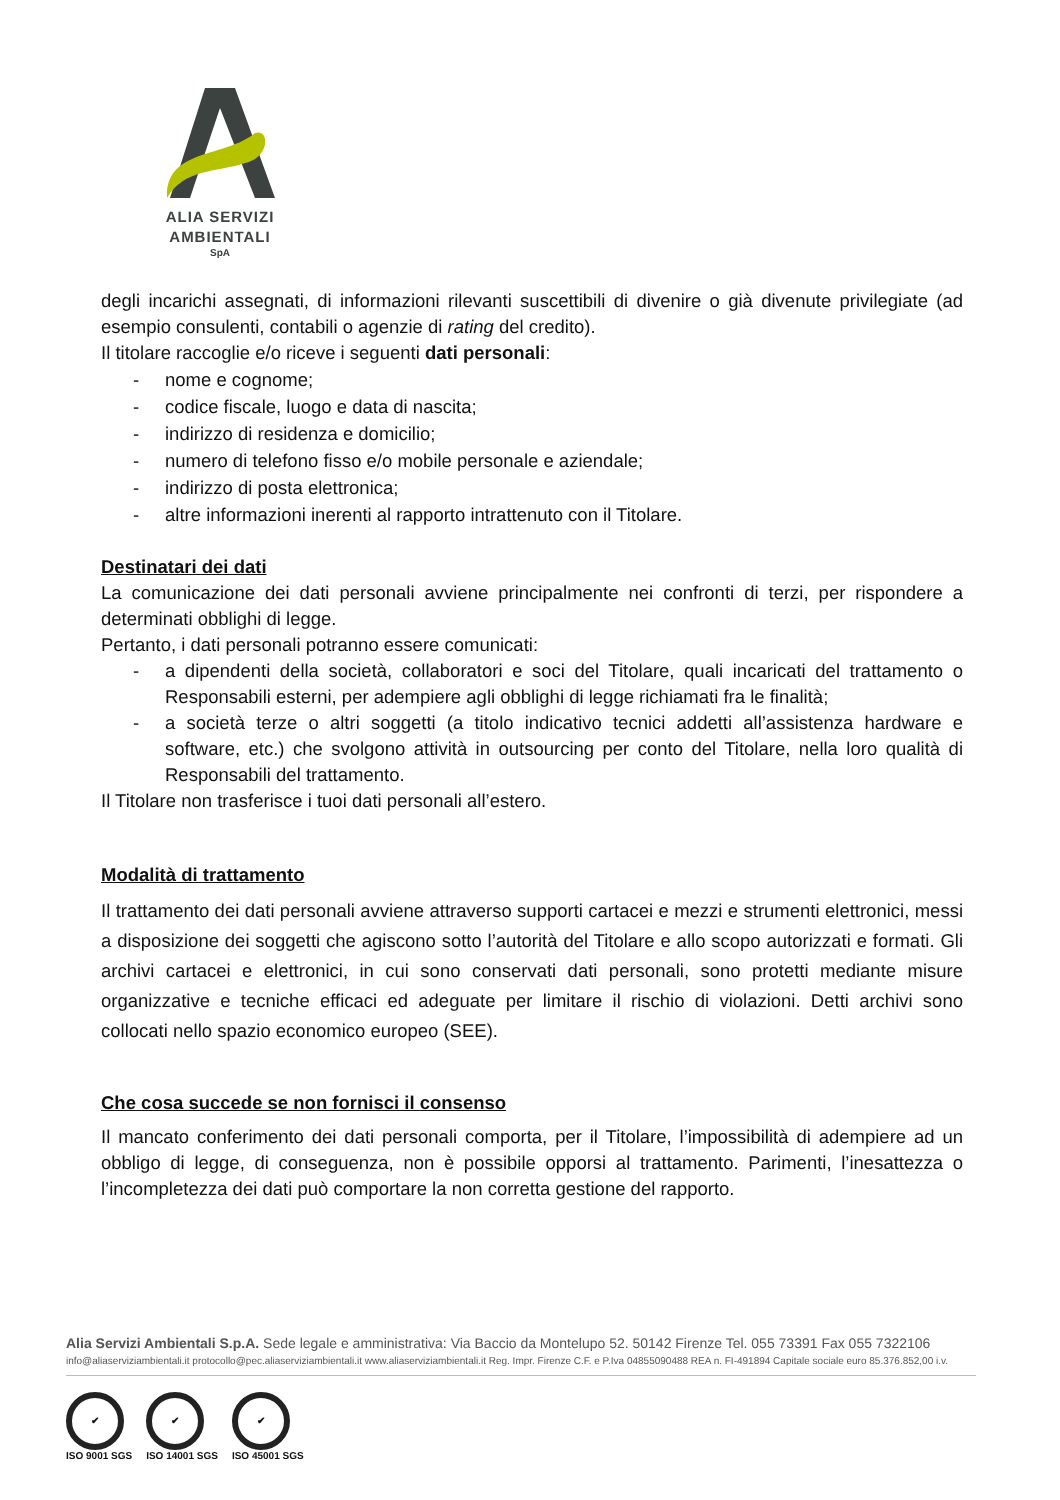ALIA SERVIZI
AMBIENTALI
SpA
degli incarichi assegnati, di informazioni rilevanti suscettibili di divenire o già divenute privilegiate (ad esempio consulenti, contabili o agenzie di rating del credito).
Il titolare raccoglie e/o riceve i seguenti dati personali:
- nome e cognome;
- codice fiscale, luogo e data di nascita;
- indirizzo di residenza e domicilio;
- numero di telefono fisso e/o mobile personale e aziendale;
- indirizzo di posta elettronica;
- altre informazioni inerenti al rapporto intrattenuto con il Titolare.
Destinatari dei dati
La comunicazione dei dati personali avviene principalmente nei confronti di terzi, per rispondere a determinati obblighi di legge.
Pertanto, i dati personali potranno essere comunicati:
- a dipendenti della società, collaboratori e soci del Titolare, quali incaricati del trattamento o Responsabili esterni, per adempiere agli obblighi di legge richiamati fra le finalità;
- a società terze o altri soggetti (a titolo indicativo tecnici addetti all’assistenza hardware e software, etc.) che svolgono attività in outsourcing per conto del Titolare, nella loro qualità di Responsabili del trattamento.
Il Titolare non trasferisce i tuoi dati personali all’estero.
Modalità di trattamento
Il trattamento dei dati personali avviene attraverso supporti cartacei e mezzi e strumenti elettronici, messi a disposizione dei soggetti che agiscono sotto l’autorità del Titolare e allo scopo autorizzati e formati. Gli archivi cartacei e elettronici, in cui sono conservati dati personali, sono protetti mediante misure organizzative e tecniche efficaci ed adeguate per limitare il rischio di violazioni. Detti archivi sono collocati nello spazio economico europeo (SEE).
Che cosa succede se non fornisci il consenso
Il mancato conferimento dei dati personali comporta, per il Titolare, l’impossibilità di adempiere ad un obbligo di legge, di conseguenza, non è possibile opporsi al trattamento. Parimenti, l’inesattezza o l’incompletezza dei dati può comportare la non corretta gestione del rapporto.
Alia Servizi Ambientali S.p.A. Sede legale e amministrativa: Via Baccio da Montelupo 52. 50142 Firenze Tel. 055 73391 Fax 055 7322106
info@aliaserviziambientali.it protocollo@pec.aliaserviziambientali.it www.aliaserviziambientali.it Reg. Impr. Firenze C.F. e P.Iva 04855090488 REA n. FI-491894 Capitale sociale euro 85.376.852,00 i.v.
✔
ISO 9001 SGS
✔
ISO 14001 SGS
✔
ISO 45001 SGS